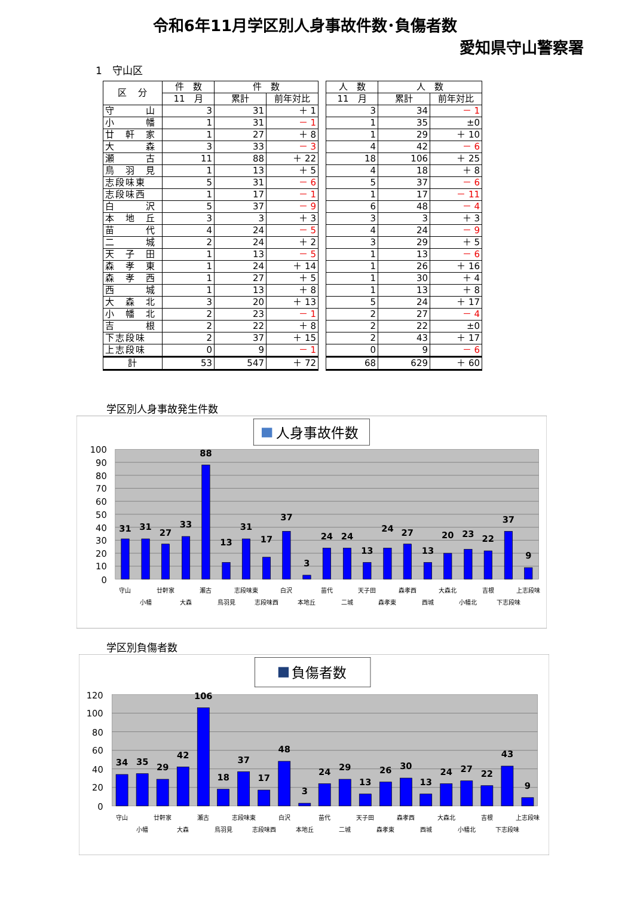令和6年11月学区別人身事故件数･負傷者数
愛知県守山警察署
1　守山区
| 区 分 | 件 数 | 件 数 | | | 人 数 | 人 数 | |
| | 11 月 | 累計 | 前年対比 | | 11 月 | 累計 | 前年対比 |
| 守 山 | 3 | 31 | ＋ 1 | | 3 | 34 | － 1 |
| 小 幡 | 1 | 31 | － 1 | | 1 | 35 | ±0 |
| 廿 軒 家 | 1 | 27 | ＋ 8 | | 1 | 29 | ＋ 10 |
| 大 森 | 3 | 33 | － 3 | | 4 | 42 | － 6 |
| 瀬 古 | 11 | 88 | ＋ 22 | | 18 | 106 | ＋ 25 |
| 鳥 羽 見 | 1 | 13 | ＋ 5 | | 4 | 18 | ＋ 8 |
| 志段味東 | 5 | 31 | － 6 | | 5 | 37 | － 6 |
| 志段味西 | 1 | 17 | － 1 | | 1 | 17 | － 11 |
| 白 沢 | 5 | 37 | － 9 | | 6 | 48 | － 4 |
| 本 地 丘 | 3 | 3 | ＋ 3 | | 3 | 3 | ＋ 3 |
| 苗 代 | 4 | 24 | － 5 | | 4 | 24 | － 9 |
| 二 城 | 2 | 24 | ＋ 2 | | 3 | 29 | ＋ 5 |
| 天 子 田 | 1 | 13 | － 5 | | 1 | 13 | － 6 |
| 森 孝 東 | 1 | 24 | ＋ 14 | | 1 | 26 | ＋ 16 |
| 森 孝 西 | 1 | 27 | ＋ 5 | | 1 | 30 | ＋ 4 |
| 西 城 | 1 | 13 | ＋ 8 | | 1 | 13 | ＋ 8 |
| 大 森 北 | 3 | 20 | ＋ 13 | | 5 | 24 | ＋ 17 |
| 小 幡 北 | 2 | 23 | － 1 | | 2 | 27 | － 4 |
| 吉 根 | 2 | 22 | ＋ 8 | | 2 | 22 | ±0 |
| 下志段味 | 2 | 37 | ＋ 15 | | 2 | 43 | ＋ 17 |
| 上志段味 | 0 | 9 | － 1 | | 0 | 9 | － 6 |
| 計 | 53 | 547 | ＋ 72 | | 68 | 629 | ＋ 60 |
学区別人身事故発生件数
人身事故件数
100
90
80
70
60
50
40
30
20
10
0
31
31
27
33
88
13
31
17
37
3
24
24
13
24
27
13
20
23
22
37
9
守山
小幡
廿軒家
大森
瀬古
鳥羽見
志段味東
志段味西
白沢
本地丘
苗代
二城
天子田
森孝東
森孝西
西城
大森北
小幡北
吉根
下志段味
上志段味
学区別負傷者数
負傷者数
120
100
80
60
40
20
0
34
35
29
42
106
18
37
17
48
3
24
29
13
26
30
13
24
27
22
43
9
守山
小幡
廿軒家
大森
瀬古
鳥羽見
志段味東
志段味西
白沢
本地丘
苗代
二城
天子田
森孝東
森孝西
西城
大森北
小幡北
吉根
下志段味
上志段味